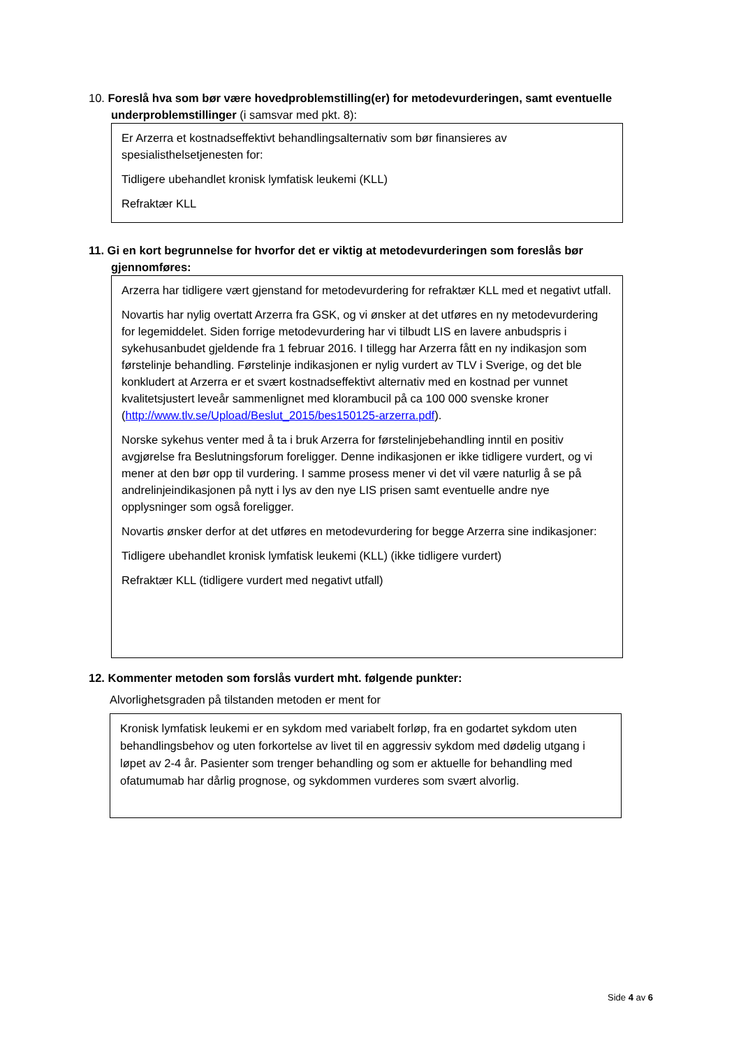10. Foreslå hva som bør være hovedproblemstilling(er) for metodevurderingen, samt eventuelle underproblemstillinger (i samsvar med pkt. 8):
Er Arzerra et kostnadseffektivt behandlingsalternativ som bør finansieres av spesialisthelsetjenesten for:
Tidligere ubehandlet kronisk lymfatisk leukemi (KLL)
Refraktær KLL
11. Gi en kort begrunnelse for hvorfor det er viktig at metodevurderingen som foreslås bør gjennomføres:
Arzerra har tidligere vært gjenstand for metodevurdering for refraktær KLL med et negativt utfall.
Novartis har nylig overtatt Arzerra fra GSK, og vi ønsker at det utføres en ny metodevurdering for legemiddelet. Siden forrige metodevurdering har vi tilbudt LIS en lavere anbudspris i sykehusanbudet gjeldende fra 1 februar 2016. I tillegg har Arzerra fått en ny indikasjon som førstelinje behandling. Førstelinje indikasjonen er nylig vurdert av TLV i Sverige, og det ble konkludert at Arzerra er et svært kostnadseffektivt alternativ med en kostnad per vunnet kvalitetsjustert leveår sammenlignet med klorambucil på ca 100 000 svenske kroner (http://www.tlv.se/Upload/Beslut_2015/bes150125-arzerra.pdf).
Norske sykehus venter med å ta i bruk Arzerra for førstelinjebehandling inntil en positiv avgjørelse fra Beslutningsforum foreligger. Denne indikasjonen er ikke tidligere vurdert, og vi mener at den bør opp til vurdering. I samme prosess mener vi det vil være naturlig å se på andrelinjeindikasjonen på nytt i lys av den nye LIS prisen samt eventuelle andre nye opplysninger som også foreligger.
Novartis ønsker derfor at det utføres en metodevurdering for begge Arzerra sine indikasjoner:
Tidligere ubehandlet kronisk lymfatisk leukemi (KLL) (ikke tidligere vurdert)
Refraktær KLL (tidligere vurdert med negativt utfall)
12. Kommenter metoden som forslås vurdert mht. følgende punkter:
Alvorlighetsgraden på tilstanden metoden er ment for
Kronisk lymfatisk leukemi er en sykdom med variabelt forløp, fra en godartet sykdom uten behandlingsbehov og uten forkortelse av livet til en aggressiv sykdom med dødelig utgang i løpet av 2-4 år. Pasienter som trenger behandling og som er aktuelle for behandling med ofatumumab har dårlig prognose, og sykdommen vurderes som svært alvorlig.
Side 4 av 6